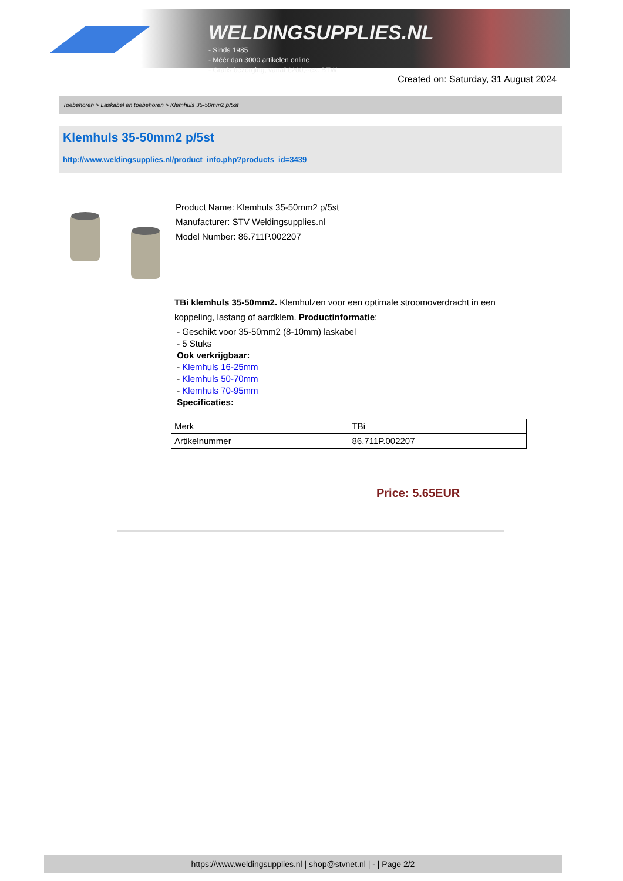WELDINGSUPPLIES.NL
- Sinds 1985
- Méér dan 3000 artikelen online
- Gratis bezorging, vanaf €200,--ex. BTW
Created on: Saturday, 31 August 2024
Toebehoren > Laskabel en toebehoren > Klemhuls 35-50mm2 p/5st
Klemhuls 35-50mm2 p/5st
http://www.weldingsupplies.nl/product_info.php?products_id=3439
Product Name: Klemhuls 35-50mm2 p/5st
Manufacturer: STV Weldingsupplies.nl
Model Number: 86.711P.002207
TBi klemhuls 35-50mm2. Klemhulzen voor een optimale stroomoverdracht in een koppeling, lastang of aardklem. Productinformatie:
- Geschikt voor 35-50mm2 (8-10mm) laskabel
- 5 Stuks
Ook verkrijgbaar:
- Klemhuls 16-25mm
- Klemhuls 50-70mm
- Klemhuls 70-95mm
Specificaties:
| Merk | TBi |
| Artikelnummer | 86.711P.002207 |
Price: 5.65EUR
https://www.weldingsupplies.nl | shop@stvnet.nl | - | Page 2/2